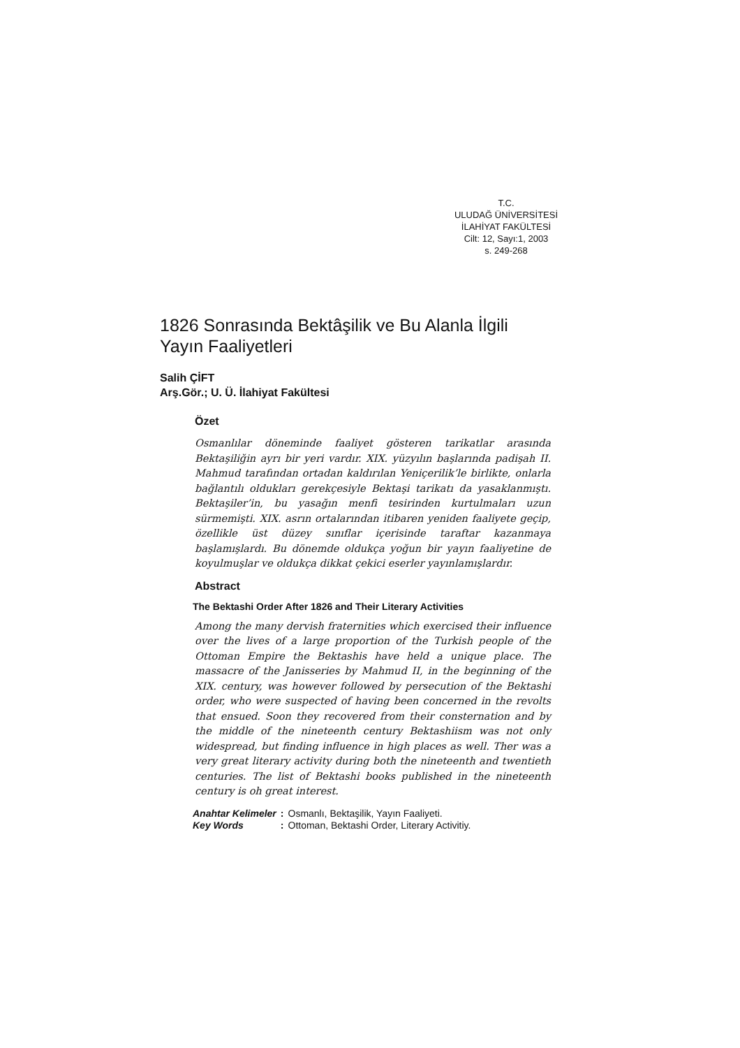T.C.
ULUDAĞ ÜNİVERSİTESİ
İLAHİYAT FAKÜLTESİ
Cilt: 12, Sayı:1, 2003
s. 249-268
1826 Sonrasında Bektâşilik ve Bu Alanla İlgili Yayın Faaliyetleri
Salih ÇİFT
Arş.Gör.; U. Ü. İlahiyat Fakültesi
Özet
Osmanlılar döneminde faaliyet gösteren tarikatlar arasında Bektaşiliğin ayrı bir yeri vardır. XIX. yüzyılın başlarında padişah II. Mahmud tarafından ortadan kaldırılan Yeniçerilik’le birlikte, onlarla bağlantılı oldukları gerekçesiyle Bektaşi tarikatı da yasaklanmıştı. Bektaşiler’in, bu yasağın menfi tesirinden kurtulmaları uzun sürmemişti. XIX. asrın ortalarından itibaren yeniden faaliyete geçip, özellikle üst düzey sınıflar içerisinde taraftar kazanmaya başlamışlardı. Bu dönemde oldukça yoğun bir yayın faaliyetine de koyulmuşlar ve oldukça dikkat çekici eserler yayınlamışlardır.
Abstract
The Bektashi Order After 1826 and Their Literary Activities
Among the many dervish fraternities which exercised their influence over the lives of a large proportion of the Turkish people of the Ottoman Empire the Bektashis have held a unique place. The massacre of the Janisseries by Mahmud II, in the beginning of the XIX. century, was however followed by persecution of the Bektashi order, who were suspected of having been concerned in the revolts that ensued. Soon they recovered from their consternation and by the middle of the nineteenth century Bektashiism was not only widespread, but finding influence in high places as well. Ther was a very great literary activity during both the nineteenth and twentieth centuries. The list of Bektashi books published in the nineteenth century is oh great interest.
| Anahtar Kelimeler | : | Osmanlı, Bektaşilik, Yayın Faaliyeti. |
| Key Words | : | Ottoman, Bektashi Order, Literary Activitiy. |